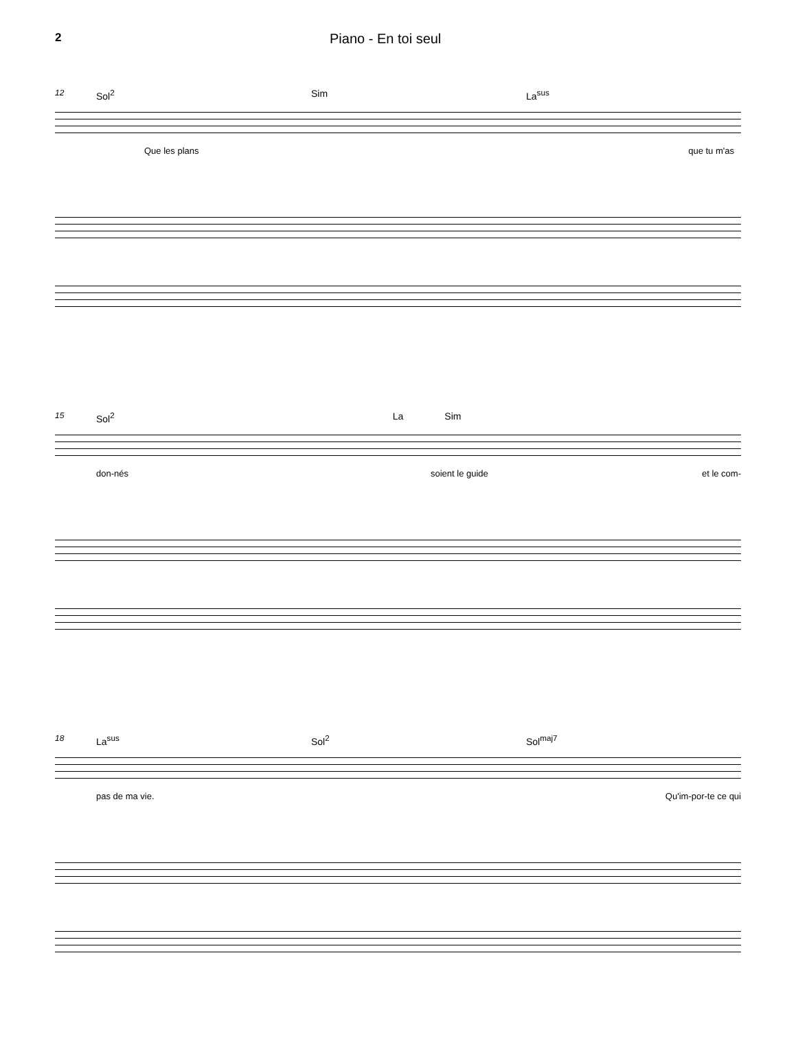2 Piano - En toi seul
12 Sol<sup>2</sup> Sim La<sup>sus</sup>
Que les plans que tu m'as
15 Sol<sup>2</sup> La Sim
don-nés soient le guide et le com-
18 La<sup>sus</sup> Sol<sup>2</sup> Sol<sup>maj7</sup>
pas de ma vie. Qu'im-por-te ce qui